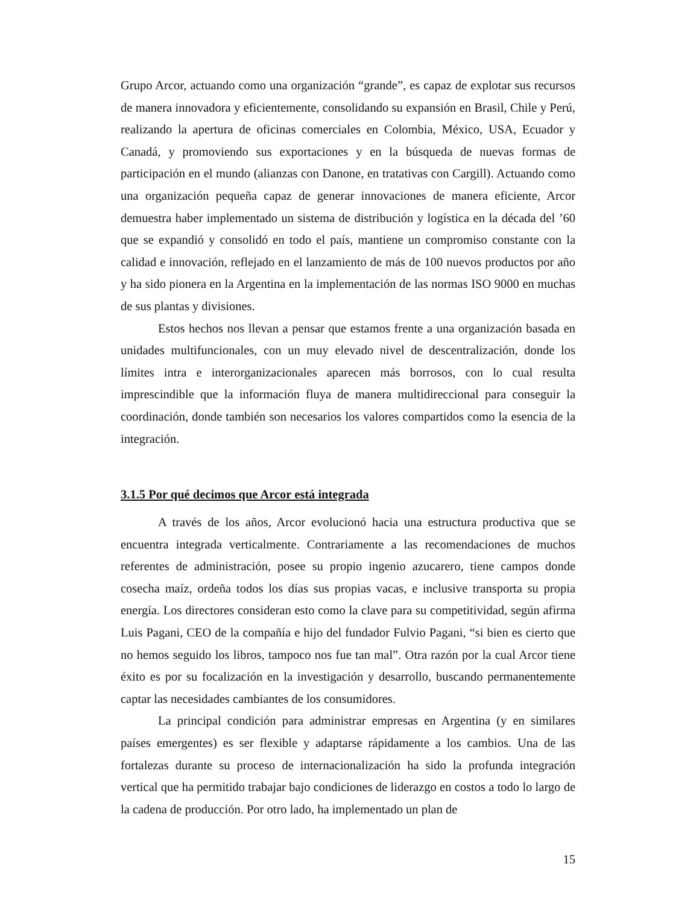Grupo Arcor, actuando como una organización “grande”, es capaz de explotar sus recursos de manera innovadora y eficientemente, consolidando su expansión en Brasil, Chile y Perú, realizando la apertura de oficinas comerciales en Colombia, México, USA, Ecuador y Canadá, y promoviendo sus exportaciones y en la búsqueda de nuevas formas de participación en el mundo (alianzas con Danone, en tratativas con Cargill). Actuando como una organización pequeña capaz de generar innovaciones de manera eficiente, Arcor demuestra haber implementado un sistema de distribución y logística en la década del ’60 que se expandió y consolidó en todo el país, mantiene un compromiso constante con la calidad e innovación, reflejado en el lanzamiento de más de 100 nuevos productos por año y ha sido pionera en la Argentina en la implementación de las normas ISO 9000 en muchas de sus plantas y divisiones.
Estos hechos nos llevan a pensar que estamos frente a una organización basada en unidades multifuncionales, con un muy elevado nivel de descentralización, donde los límites intra e interorganizacionales aparecen más borrosos, con lo cual resulta imprescindible que la información fluya de manera multidireccional para conseguir la coordinación, donde también son necesarios los valores compartidos como la esencia de la integración.
3.1.5 Por qué decimos que Arcor está integrada
A través de los años, Arcor evolucionó hacia una estructura productiva que se encuentra integrada verticalmente. Contrariamente a las recomendaciones de muchos referentes de administración, posee su propio ingenio azucarero, tiene campos donde cosecha maíz, ordeña todos los días sus propias vacas, e inclusive transporta su propia energía. Los directores consideran esto como la clave para su competitividad, según afirma Luis Pagani, CEO de la compañía e hijo del fundador Fulvio Pagani, “si bien es cierto que no hemos seguido los libros, tampoco nos fue tan mal”. Otra razón por la cual Arcor tiene éxito es por su focalización en la investigación y desarrollo, buscando permanentemente captar las necesidades cambiantes de los consumidores.
La principal condición para administrar empresas en Argentina (y en similares países emergentes) es ser flexible y adaptarse rápidamente a los cambios. Una de las fortalezas durante su proceso de internacionalización ha sido la profunda integración vertical que ha permitido trabajar bajo condiciones de liderazgo en costos a todo lo largo de la cadena de producción. Por otro lado, ha implementado un plan de
15